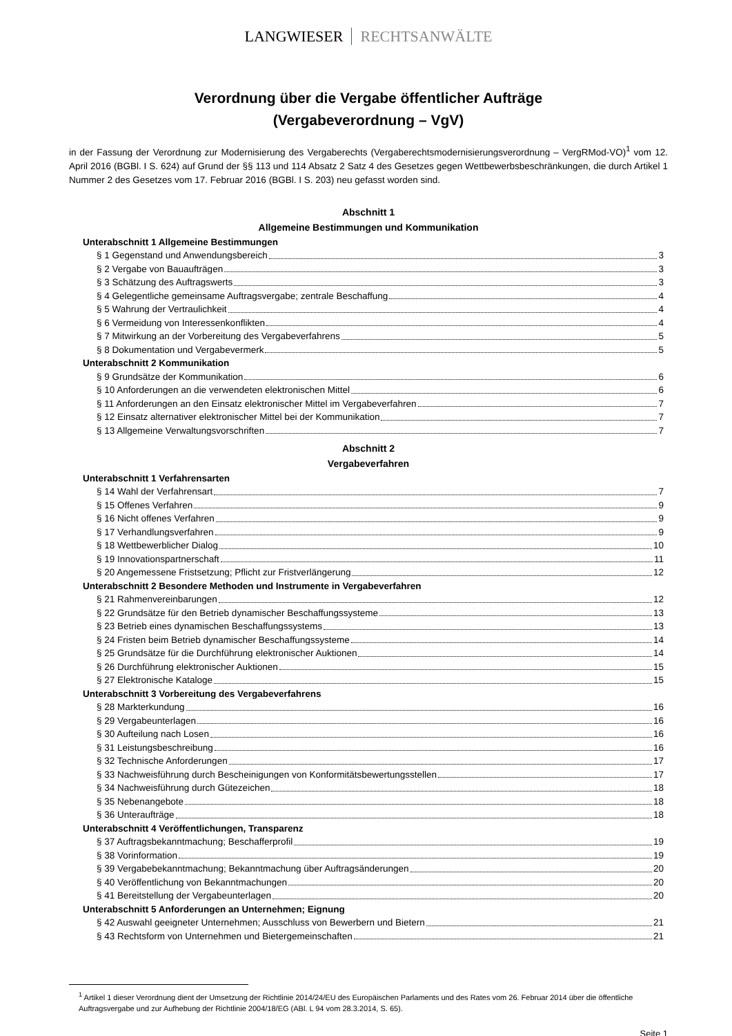LANGWIESER RECHTSANWÄLTE
Verordnung über die Vergabe öffentlicher Aufträge
(Vergabeverordnung – VgV)
in der Fassung der Verordnung zur Modernisierung des Vergaberechts (Vergaberechtsmodernisierungsverordnung – VergRMod-VO)<sup>1</sup> vom 12. April 2016 (BGBl. I S. 624) auf Grund der §§ 113 und 114 Absatz 2 Satz 4 des Gesetzes gegen Wettbewerbsbeschränkungen, die durch Artikel 1 Nummer 2 des Gesetzes vom 17. Februar 2016 (BGBl. I S. 203) neu gefasst worden sind.
Abschnitt 1
Allgemeine Bestimmungen und Kommunikation
Unterabschnitt 1 Allgemeine Bestimmungen
§ 1 Gegenstand und Anwendungsbereich 3
§ 2 Vergabe von Bauaufträgen 3
§ 3 Schätzung des Auftragswerts 3
§ 4 Gelegentliche gemeinsame Auftragsvergabe; zentrale Beschaffung 4
§ 5 Wahrung der Vertraulichkeit 4
§ 6 Vermeidung von Interessenkonflikten 4
§ 7 Mitwirkung an der Vorbereitung des Vergabeverfahrens 5
§ 8 Dokumentation und Vergabevermerk 5
Unterabschnitt 2 Kommunikation
§ 9 Grundsätze der Kommunikation 6
§ 10 Anforderungen an die verwendeten elektronischen Mittel 6
§ 11 Anforderungen an den Einsatz elektronischer Mittel im Vergabeverfahren 7
§ 12 Einsatz alternativer elektronischer Mittel bei der Kommunikation 7
§ 13 Allgemeine Verwaltungsvorschriften 7
Abschnitt 2
Vergabeverfahren
Unterabschnitt 1 Verfahrensarten
§ 14 Wahl der Verfahrensart 7
§ 15 Offenes Verfahren 9
§ 16 Nicht offenes Verfahren 9
§ 17 Verhandlungsverfahren 9
§ 18 Wettbewerblicher Dialog 10
§ 19 Innovationspartnerschaft 11
§ 20 Angemessene Fristsetzung; Pflicht zur Fristverlängerung 12
Unterabschnitt 2 Besondere Methoden und Instrumente in Vergabeverfahren
§ 21 Rahmenvereinbarungen 12
§ 22 Grundsätze für den Betrieb dynamischer Beschaffungssysteme 13
§ 23 Betrieb eines dynamischen Beschaffungssystems 13
§ 24 Fristen beim Betrieb dynamischer Beschaffungssysteme 14
§ 25 Grundsätze für die Durchführung elektronischer Auktionen 14
§ 26 Durchführung elektronischer Auktionen 15
§ 27 Elektronische Kataloge 15
Unterabschnitt 3 Vorbereitung des Vergabeverfahrens
§ 28 Markterkundung 16
§ 29 Vergabeunterlagen 16
§ 30 Aufteilung nach Losen 16
§ 31 Leistungsbeschreibung 16
§ 32 Technische Anforderungen 17
§ 33 Nachweisführung durch Bescheinigungen von Konformitätsbewertungsstellen 17
§ 34 Nachweisführung durch Gütezeichen 18
§ 35 Nebenangebote 18
§ 36 Unteraufträge 18
Unterabschnitt 4 Veröffentlichungen, Transparenz
§ 37 Auftragsbekanntmachung; Beschafferprofil 19
§ 38 Vorinformation 19
§ 39 Vergabebekanntmachung; Bekanntmachung über Auftragsänderungen 20
§ 40 Veröffentlichung von Bekanntmachungen 20
§ 41 Bereitstellung der Vergabeunterlagen 20
Unterabschnitt 5 Anforderungen an Unternehmen; Eignung
§ 42 Auswahl geeigneter Unternehmen; Ausschluss von Bewerbern und Bietern 21
§ 43 Rechtsform von Unternehmen und Bietergemeinschaften 21
<sup>1</sup> Artikel 1 dieser Verordnung dient der Umsetzung der Richtlinie 2014/24/EU des Europäischen Parlaments und des Rates vom 26. Februar 2014 über die öffentliche Auftragsvergabe und zur Aufhebung der Richtlinie 2004/18/EG (ABl. L 94 vom 28.3.2014, S. 65).
Seite 1